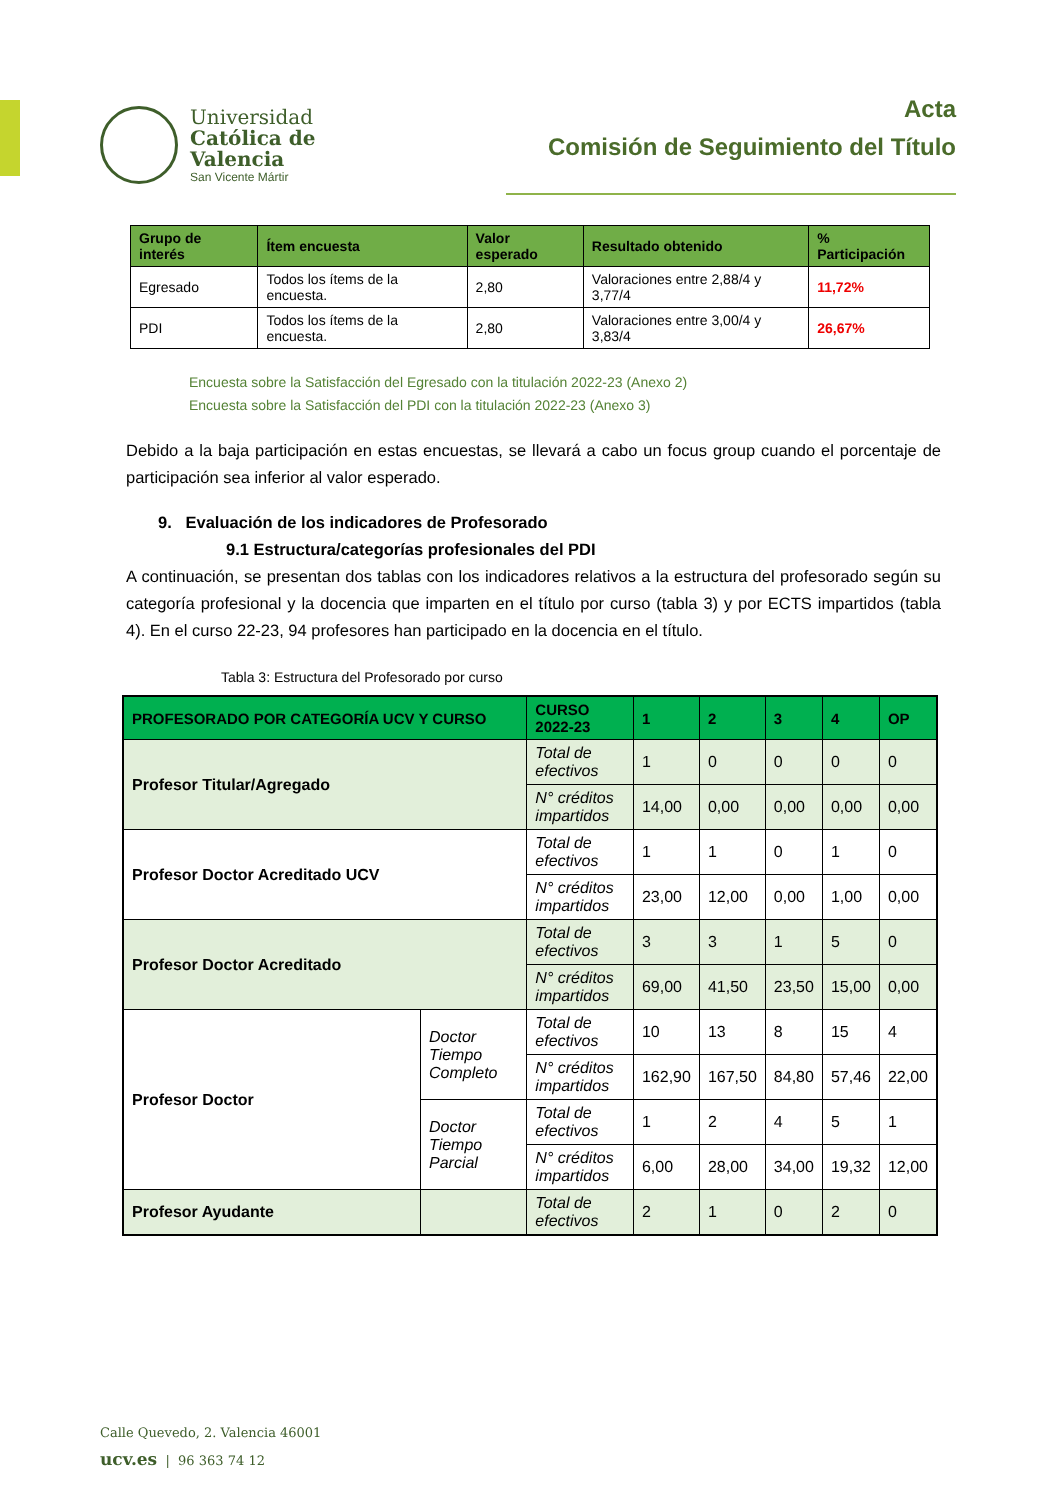Universidad
Católica de
Valencia
San Vicente Mártir
Acta
Comisión de Seguimiento del Título
| Grupo de interés | Ítem encuesta | Valor esperado | Resultado obtenido | % Participación |
| --- | --- | --- | --- | --- |
| Egresado | Todos los ítems de la encuesta. | 2,80 | Valoraciones entre 2,88/4 y 3,77/4 | 11,72% |
| PDI | Todos los ítems de la encuesta. | 2,80 | Valoraciones entre 3,00/4 y 3,83/4 | 26,67% |
Encuesta sobre la Satisfacción del Egresado con la titulación 2022-23 (Anexo 2)
Encuesta sobre la Satisfacción del PDI con la titulación 2022-23 (Anexo 3)
Debido a la baja participación en estas encuestas, se llevará a cabo un focus group cuando el porcentaje de participación sea inferior al valor esperado.
9. Evaluación de los indicadores de Profesorado
9.1 Estructura/categorías profesionales del PDI
A continuación, se presentan dos tablas con los indicadores relativos a la estructura del profesorado según su categoría profesional y la docencia que imparten en el título por curso (tabla 3) y por ECTS impartidos (tabla 4). En el curso 22-23, 94 profesores han participado en la docencia en el título.
Tabla 3: Estructura del Profesorado por curso
| PROFESORADO POR CATEGORÍA UCV Y CURSO | | CURSO 2022-23 | 1 | 2 | 3 | 4 | OP |
| --- | --- | --- | --- | --- | --- | --- | --- |
| Profesor Titular/Agregado | | Total de efectivos | 1 | 0 | 0 | 0 | 0 |
| | | N° créditos impartidos | 14,00 | 0,00 | 0,00 | 0,00 | 0,00 |
| Profesor Doctor Acreditado UCV | | Total de efectivos | 1 | 1 | 0 | 1 | 0 |
| | | N° créditos impartidos | 23,00 | 12,00 | 0,00 | 1,00 | 0,00 |
| Profesor Doctor Acreditado | | Total de efectivos | 3 | 3 | 1 | 5 | 0 |
| | | N° créditos impartidos | 69,00 | 41,50 | 23,50 | 15,00 | 0,00 |
| Profesor Doctor | Doctor Tiempo Completo | Total de efectivos | 10 | 13 | 8 | 15 | 4 |
| | | N° créditos impartidos | 162,90 | 167,50 | 84,80 | 57,46 | 22,00 |
| | Doctor Tiempo Parcial | Total de efectivos | 1 | 2 | 4 | 5 | 1 |
| | | N° créditos impartidos | 6,00 | 28,00 | 34,00 | 19,32 | 12,00 |
| Profesor Ayudante | | Total de efectivos | 2 | 1 | 0 | 2 | 0 |
Calle Quevedo, 2. Valencia 46001
ucv.es | 96 363 74 12